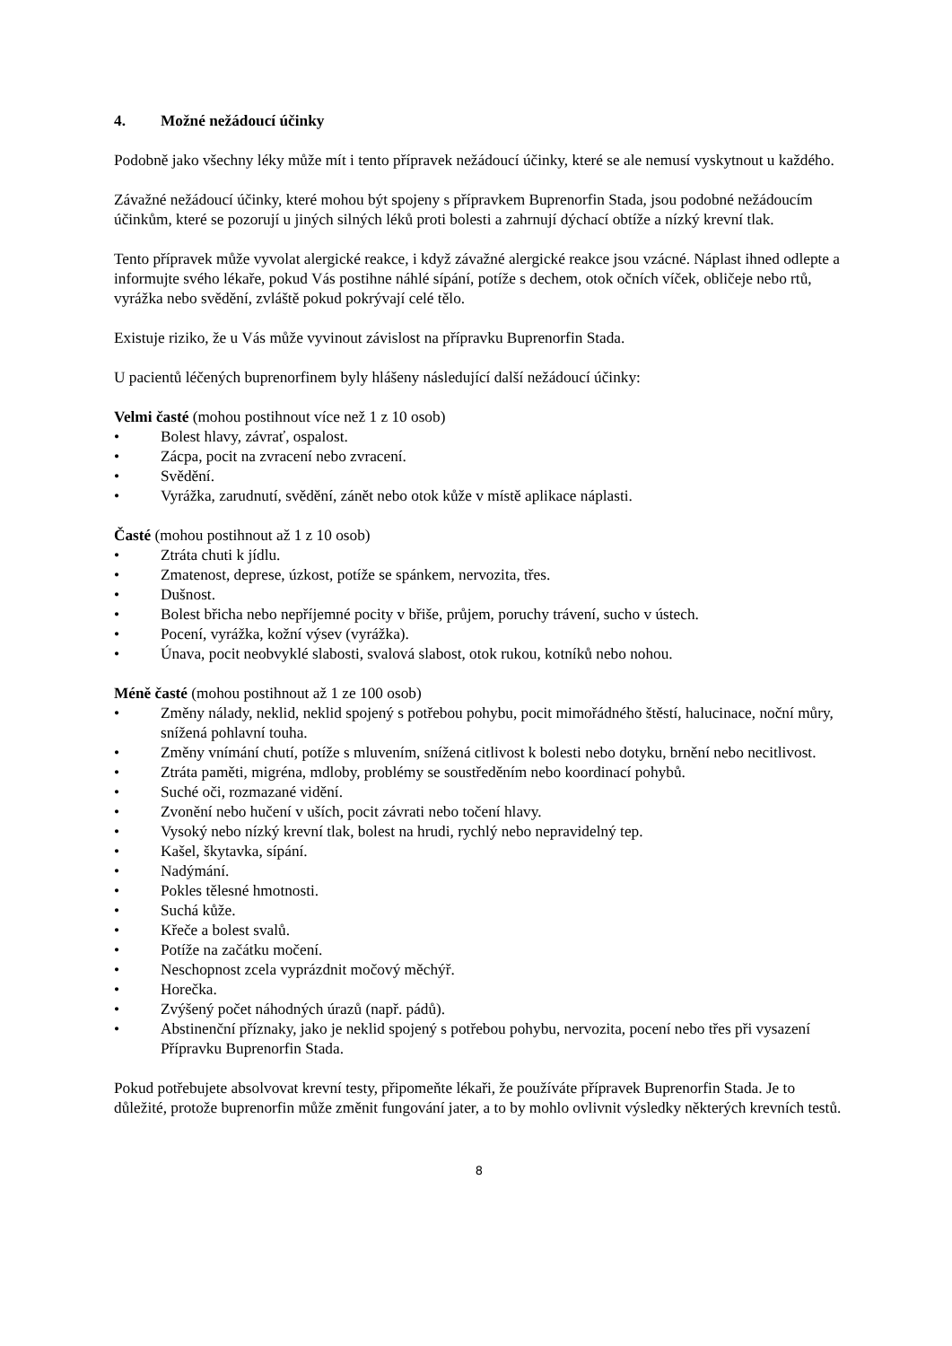4. Možné nežádoucí účinky
Podobně jako všechny léky může mít i tento přípravek nežádoucí účinky, které se ale nemusí vyskytnout u každého.
Závažné nežádoucí účinky, které mohou být spojeny s přípravkem Buprenorfin Stada, jsou podobné nežádoucím účinkům, které se pozorují u jiných silných léků proti bolesti a zahrnují dýchací obtíže a nízký krevní tlak.
Tento přípravek může vyvolat alergické reakce, i když závažné alergické reakce jsou vzácné. Náplast ihned odlepte a informujte svého lékaře, pokud Vás postihne náhlé sípání, potíže s dechem, otok očních víček, obličeje nebo rtů, vyrážka nebo svědění, zvláště pokud pokrývají celé tělo.
Existuje riziko, že u Vás může vyvinout závislost na přípravku Buprenorfin Stada.
U pacientů léčených buprenorfinem byly hlášeny následující další nežádoucí účinky:
Velmi časté (mohou postihnout více než 1 z 10 osob)
• Bolest hlavy, závrať, ospalost.
• Zácpa, pocit na zvracení nebo zvracení.
• Svědění.
• Vyrážka, zarudnutí, svědění, zánět nebo otok kůže v místě aplikace náplasti.
Časté (mohou postihnout až 1 z 10 osob)
• Ztráta chuti k jídlu.
• Zmatenost, deprese, úzkost, potíže se spánkem, nervozita, třes.
• Dušnost.
• Bolest břicha nebo nepříjemné pocity v břiše, průjem, poruchy trávení, sucho v ústech.
• Pocení, vyrážka, kožní výsev (vyrážka).
• Únava, pocit neobvyklé slabosti, svalová slabost, otok rukou, kotníků nebo nohou.
Méně časté (mohou postihnout až 1 ze 100 osob)
• Změny nálady, neklid, neklid spojený s potřebou pohybu, pocit mimořádného štěstí, halucinace, noční můry, snížená pohlavní touha.
• Změny vnímání chutí, potíže s mluvením, snížená citlivost k bolesti nebo dotyku, brnění nebo necitlivost.
• Ztráta paměti, migréna, mdloby, problémy se soustředěním nebo koordinací pohybů.
• Suché oči, rozmazané vidění.
• Zvonění nebo hučení v uších, pocit závrati nebo točení hlavy.
• Vysoký nebo nízký krevní tlak, bolest na hrudi, rychlý nebo nepravidelný tep.
• Kašel, škytavka, sípání.
• Nadýmání.
• Pokles tělesné hmotnosti.
• Suchá kůže.
• Křeče a bolest svalů.
• Potíže na začátku močení.
• Neschopnost zcela vyprázdnit močový měchýř.
• Horečka.
• Zvýšený počet náhodných úrazů (např. pádů).
• Abstinenční příznaky, jako je neklid spojený s potřebou pohybu, nervozita, pocení nebo třes při vysazení Přípravku Buprenorfin Stada.
Pokud potřebujete absolvovat krevní testy, připomeňte lékaři, že používáte přípravek Buprenorfin Stada. Je to důležité, protože buprenorfin může změnit fungování jater, a to by mohlo ovlivnit výsledky některých krevních testů.
8